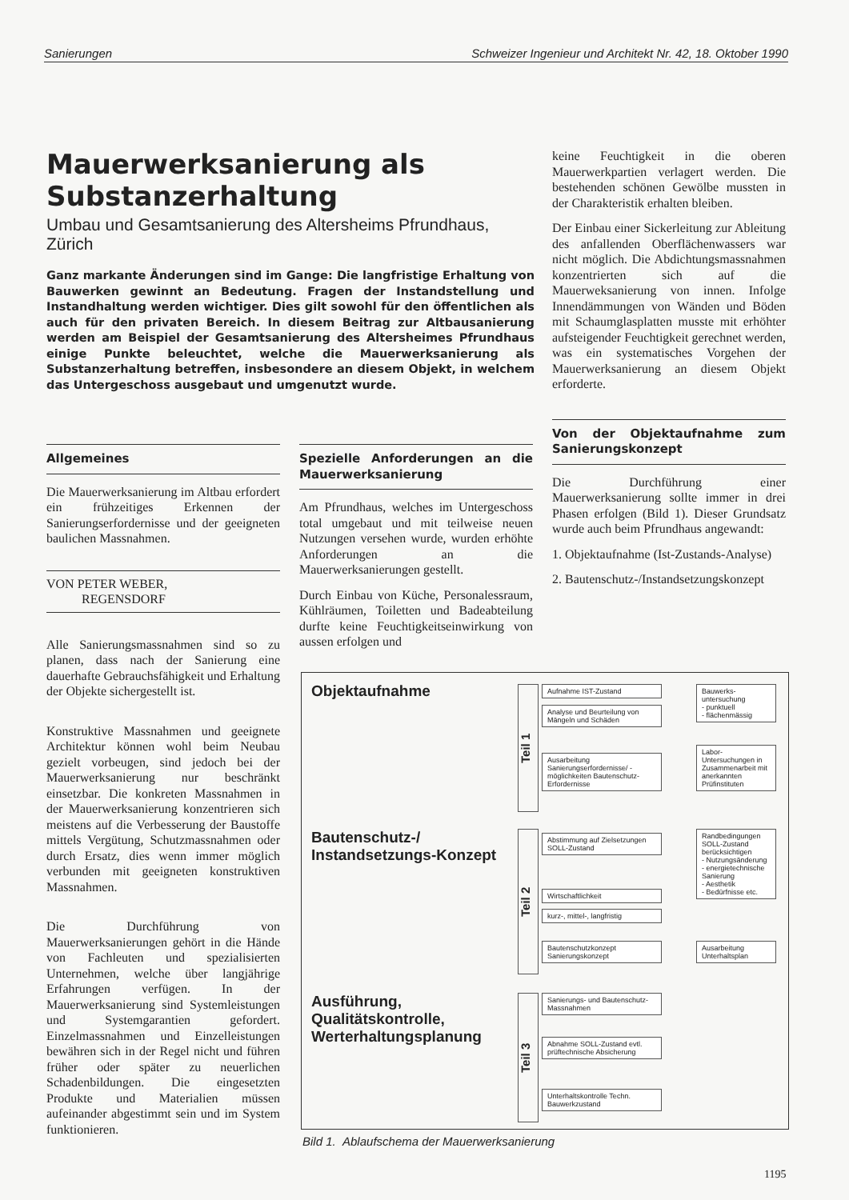Sanierungen Schweizer Ingenieur und Architekt Nr. 42, 18. Oktober 1990
Mauerwerksanierung als Substanzerhaltung
Umbau und Gesamtsanierung des Altersheims Pfrundhaus, Zürich
Ganz markante Änderungen sind im Gange: Die langfristige Erhaltung von Bauwerken gewinnt an Bedeutung. Fragen der Instandstellung und Instandhaltung werden wichtiger. Dies gilt sowohl für den öffentlichen als auch für den privaten Bereich. In diesem Beitrag zur Altbausanierung werden am Beispiel der Gesamtsanierung des Altersheimes Pfrundhaus einige Punkte beleuchtet, welche die Mauerwerksanierung als Substanzerhaltung betreffen, insbesondere an diesem Objekt, in welchem das Untergeschoss ausgebaut und umgenutzt wurde.
Allgemeines
Die Mauerwerksanierung im Altbau erfordert ein frühzeitiges Erkennen der Sanierungserfordernisse und der geeigneten baulichen Massnahmen.
VON PETER WEBER,
REGENSDORF
Alle Sanierungsmassnahmen sind so zu planen, dass nach der Sanierung eine dauerhafte Gebrauchsfähigkeit und Erhaltung der Objekte sichergestellt ist.
Konstruktive Massnahmen und geeignete Architektur können wohl beim Neubau gezielt vorbeugen, sind jedoch bei der Mauerwerksanierung nur beschränkt einsetzbar. Die konkreten Massnahmen in der Mauerwerksanierung konzentrieren sich meistens auf die Verbesserung der Baustoffe mittels Vergütung, Schutzmassnahmen oder durch Ersatz, dies wenn immer möglich verbunden mit geeigneten konstruktiven Massnahmen.
Die Durchführung von Mauerwerksanierungen gehört in die Hände von Fachleuten und spezialisierten Unternehmen, welche über langjährige Erfahrungen verfügen. In der Mauerwerksanierung sind Systemleistungen und Systemgarantien gefordert. Einzelmassnahmen und Einzelleistungen bewähren sich in der Regel nicht und führen früher oder später zu neuerlichen Schadenbildungen. Die eingesetzten Produkte und Materialien müssen aufeinander abgestimmt sein und im System funktionieren.
Spezielle Anforderungen an die Mauerwerksanierung
Am Pfrundhaus, welches im Untergeschoss total umgebaut und mit teilweise neuen Nutzungen versehen wurde, wurden erhöhte Anforderungen an die Mauerwerksanierungen gestellt.
Durch Einbau von Küche, Personalessraum, Kühlräumen, Toiletten und Badeabteilung durfte keine Feuchtigkeitseinwirkung von aussen erfolgen und
keine Feuchtigkeit in die oberen Mauerwerkpartien verlagert werden. Die bestehenden schönen Gewölbe mussten in der Charakteristik erhalten bleiben.
Der Einbau einer Sickerleitung zur Ableitung des anfallenden Oberflächenwassers war nicht möglich. Die Abdichtungsmassnahmen konzentrierten sich auf die Mauerweksanierung von innen. Infolge Innendämmungen von Wänden und Böden mit Schaumglasplatten musste mit erhöhter aufsteigender Feuchtigkeit gerechnet werden, was ein systematisches Vorgehen der Mauerwerksanierung an diesem Objekt erforderte.
Von der Objektaufnahme zum Sanierungskonzept
Die Durchführung einer Mauerwerksanierung sollte immer in drei Phasen erfolgen (Bild 1). Dieser Grundsatz wurde auch beim Pfrundhaus angewandt:
1. Objektaufnahme (Ist-Zustands-Analyse)
2. Bautenschutz-/Instandsetzungskonzept
Objektaufnahme
Bautenschutz-/
Instandsetzungs-Konzept
Ausführung,
Qualitätskontrolle,
Werterhaltungsplanung
Teil 1
Teil 2
Teil 3
Aufnahme IST-Zustand
Analyse und Beurteilung von Mängeln und Schäden
Ausarbeitung Sanierungserfordernisse/ -möglichkeiten Bautenschutz-Erfordernisse
Abstimmung auf Zielsetzungen SOLL-Zustand
Wirtschaftlichkeit
kurz-, mittel-, langfristig
Bautenschutzkonzept Sanierungskonzept
Sanierungs- und Bautenschutz-Massnahmen
Abnahme SOLL-Zustand evtl. prüftechnische Absicherung
Unterhaltskontrolle Techn. Bauwerkzustand
Bauwerks-untersuchung
- punktuell
- flächenmässig
Labor-Untersuchungen in Zusammenarbeit mit anerkannten Prüfinstituten
Randbedingungen SOLL-Zustand berücksichtigen
- Nutzungsänderung
- energietechnische Sanierung
- Aesthetik
- Bedürfnisse etc.
Ausarbeitung Unterhaltsplan
Bild 1. Ablaufschema der Mauerwerksanierung
1195